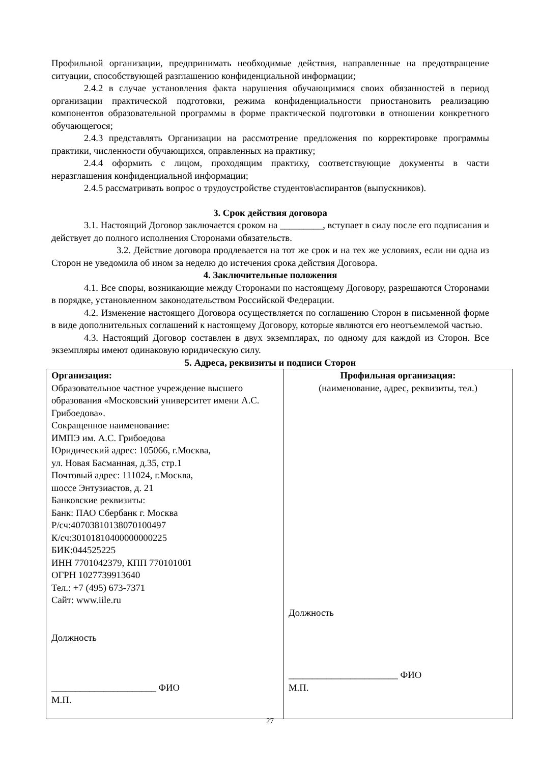Профильной организации, предпринимать необходимые действия, направленные на предотвращение ситуации, способствующей разглашению конфиденциальной информации;
2.4.2 в случае установления факта нарушения обучающимися своих обязанностей в период организации практической подготовки, режима конфиденциальности приостановить реализацию компонентов образовательной программы в форме практической подготовки в отношении конкретного обучающегося;
2.4.3 представлять Организации на рассмотрение предложения по корректировке программы практики, численности обучающихся, оправленных на практику;
2.4.4 оформить с лицом, проходящим практику, соответствующие документы в части неразглашения конфиденциальной информации;
2.4.5 рассматривать вопрос о трудоустройстве студентов\аспирантов (выпускников).
3. Срок действия договора
3.1. Настоящий Договор заключается сроком на _________, вступает в силу после его подписания и действует до полного исполнения Сторонами обязательств.
3.2. Действие договора продлевается на тот же срок и на тех же условиях, если ни одна из Сторон не уведомила об ином за неделю до истечения срока действия Договора.
4. Заключительные положения
4.1. Все споры, возникающие между Сторонами по настоящему Договору, разрешаются Сторонами в порядке, установленном законодательством Российской Федерации.
4.2. Изменение настоящего Договора осуществляется по соглашению Сторон в письменной форме в виде дополнительных соглашений к настоящему Договору, которые являются его неотъемлемой частью.
4.3. Настоящий Договор составлен в двух экземплярах, по одному для каждой из Сторон. Все экземпляры имеют одинаковую юридическую силу.
5. Адреса, реквизиты и подписи Сторон
| Организация: Образовательное частное учреждение высшего образования «Московский университет имени А.С. Грибоедова». Сокращенное наименование: ИМПЭ им. А.С. Грибоедова Юридический адрес: 105066, г.Москва, ул. Новая Басманная, д.35, стр.1 Почтовый адрес: 111024, г.Москва, шоссе Энтузиастов, д. 21 Банковские реквизиты: Банк: ПАО Сбербанк г. Москва Р/сч:40703810138070100497 К/сч:30101810400000000225 БИК:044525225 ИНН 7701042379, КПП 770101001 ОГРН 1027739913640 Тел.: +7 (495) 673-7371 Сайт: www.iile.ru Должность ______________________ ФИО М.П. | Профильная организация: (наименование, адрес, реквизиты, тел.) Должность _______________________ ФИО М.П. |
27